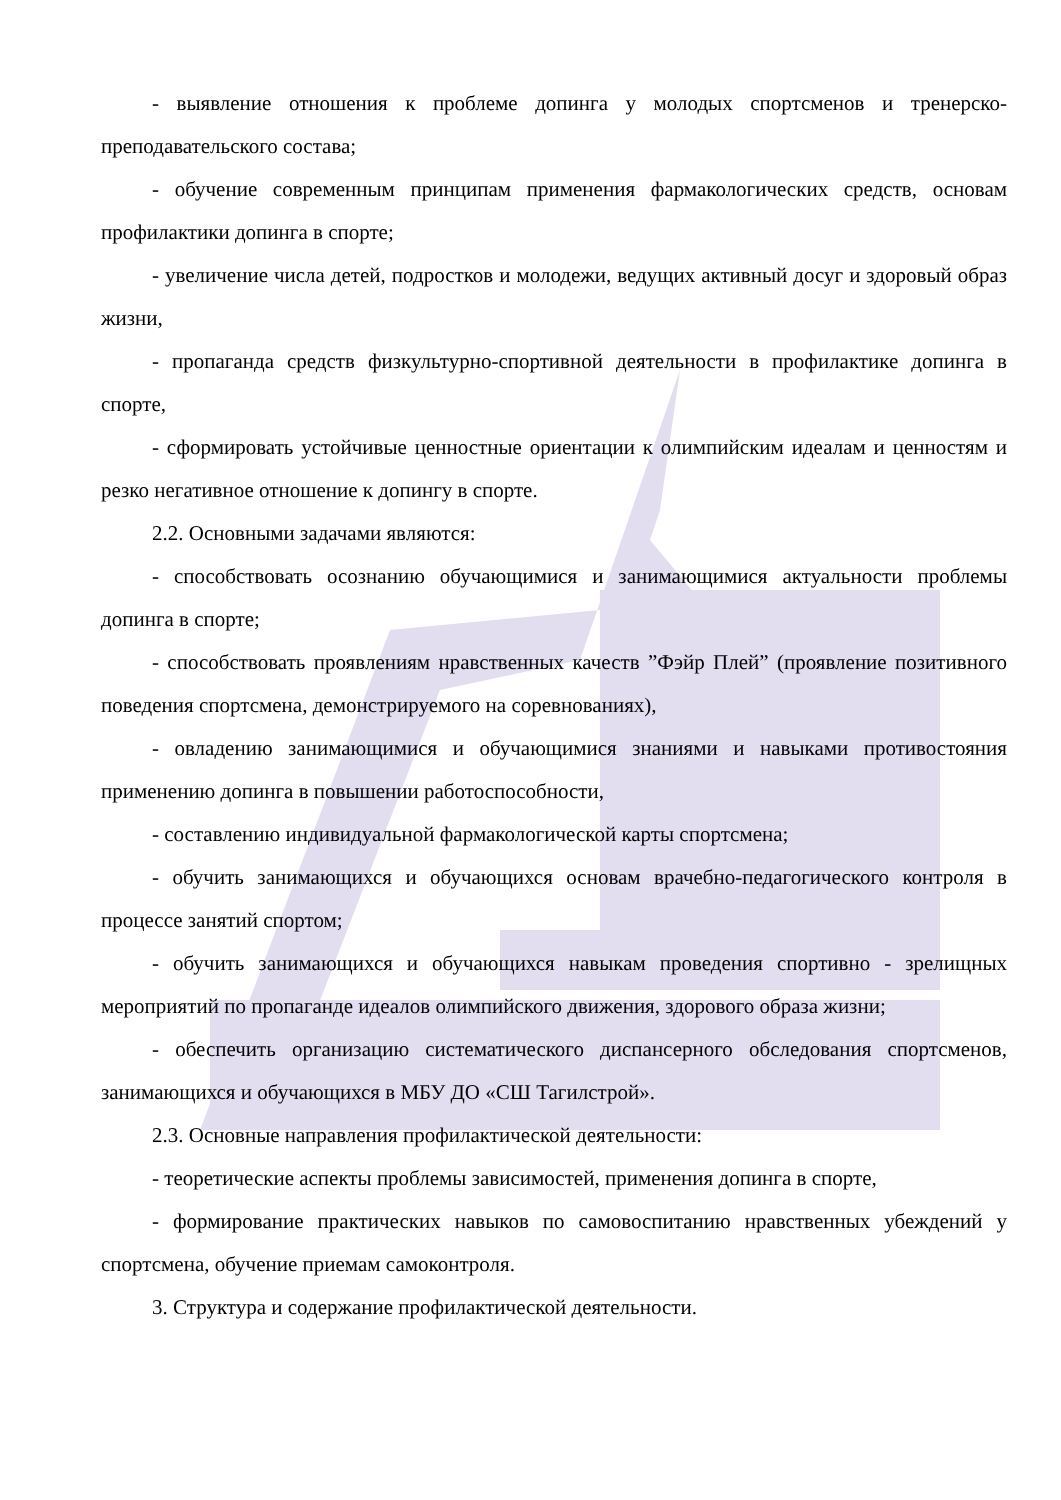- выявление отношения к проблеме допинга у молодых спортсменов и тренерско-преподавательского состава;
- обучение современным принципам применения фармакологических средств, основам профилактики допинга в спорте;
- увеличение числа детей, подростков и молодежи, ведущих активный досуг и здоровый образ жизни,
- пропаганда средств физкультурно-спортивной деятельности в профилактике допинга в спорте,
- сформировать устойчивые ценностные ориентации к олимпийским идеалам и ценностям и резко негативное отношение к допингу в спорте.
2.2. Основными задачами являются:
- способствовать осознанию обучающимися и занимающимися актуальности проблемы допинга в спорте;
- способствовать проявлениям нравственных качеств ”Фэйр Плей” (проявление позитивного поведения спортсмена, демонстрируемого на соревнованиях),
- овладению занимающимися и обучающимися знаниями и навыками противостояния применению допинга в повышении работоспособности,
- составлению индивидуальной фармакологической карты спортсмена;
- обучить занимающихся и обучающихся основам врачебно-педагогического контроля в процессе занятий спортом;
- обучить занимающихся и обучающихся навыкам проведения спортивно - зрелищных мероприятий по пропаганде идеалов олимпийского движения, здорового образа жизни;
- обеспечить организацию систематического диспансерного обследования спортсменов, занимающихся и обучающихся в МБУ ДО «СШ Тагилстрой».
2.3. Основные направления профилактической деятельности:
- теоретические аспекты проблемы зависимостей, применения допинга в спорте,
- формирование практических навыков по самовоспитанию нравственных убеждений у спортсмена, обучение приемам самоконтроля.
3. Структура и содержание профилактической деятельности.